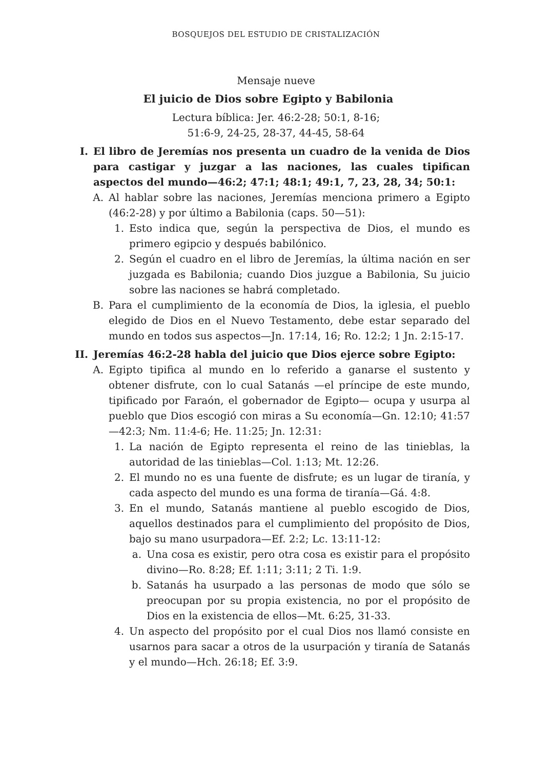BOSQUEJOS DEL ESTUDIO DE CRISTALIZACIÓN
Mensaje nueve
El juicio de Dios sobre Egipto y Babilonia
Lectura bíblica: Jer. 46:2-28; 50:1, 8-16;
51:6-9, 24-25, 28-37, 44-45, 58-64
I. El libro de Jeremías nos presenta un cuadro de la venida de Dios para castigar y juzgar a las naciones, las cuales tipifican aspectos del mundo—46:2; 47:1; 48:1; 49:1, 7, 23, 28, 34; 50:1:
A. Al hablar sobre las naciones, Jeremías menciona primero a Egipto (46:2-28) y por último a Babilonia (caps. 50—51):
1. Esto indica que, según la perspectiva de Dios, el mundo es primero egipcio y después babilónico.
2. Según el cuadro en el libro de Jeremías, la última nación en ser juzgada es Babilonia; cuando Dios juzgue a Babilonia, Su juicio sobre las naciones se habrá completado.
B. Para el cumplimiento de la economía de Dios, la iglesia, el pueblo elegido de Dios en el Nuevo Testamento, debe estar separado del mundo en todos sus aspectos—Jn. 17:14, 16; Ro. 12:2; 1 Jn. 2:15-17.
II. Jeremías 46:2-28 habla del juicio que Dios ejerce sobre Egipto:
A. Egipto tipifica al mundo en lo referido a ganarse el sustento y obtener disfrute, con lo cual Satanás —el príncipe de este mundo, tipificado por Faraón, el gobernador de Egipto— ocupa y usurpa al pueblo que Dios escogió con miras a Su economía—Gn. 12:10; 41:57—42:3; Nm. 11:4-6; He. 11:25; Jn. 12:31:
1. La nación de Egipto representa el reino de las tinieblas, la autoridad de las tinieblas—Col. 1:13; Mt. 12:26.
2. El mundo no es una fuente de disfrute; es un lugar de tiranía, y cada aspecto del mundo es una forma de tiranía—Gá. 4:8.
3. En el mundo, Satanás mantiene al pueblo escogido de Dios, aquellos destinados para el cumplimiento del propósito de Dios, bajo su mano usurpadora—Ef. 2:2; Lc. 13:11-12:
a. Una cosa es existir, pero otra cosa es existir para el propósito divino—Ro. 8:28; Ef. 1:11; 3:11; 2 Ti. 1:9.
b. Satanás ha usurpado a las personas de modo que sólo se preocupan por su propia existencia, no por el propósito de Dios en la existencia de ellos—Mt. 6:25, 31-33.
4. Un aspecto del propósito por el cual Dios nos llamó consiste en usarnos para sacar a otros de la usurpación y tiranía de Satanás y el mundo—Hch. 26:18; Ef. 3:9.